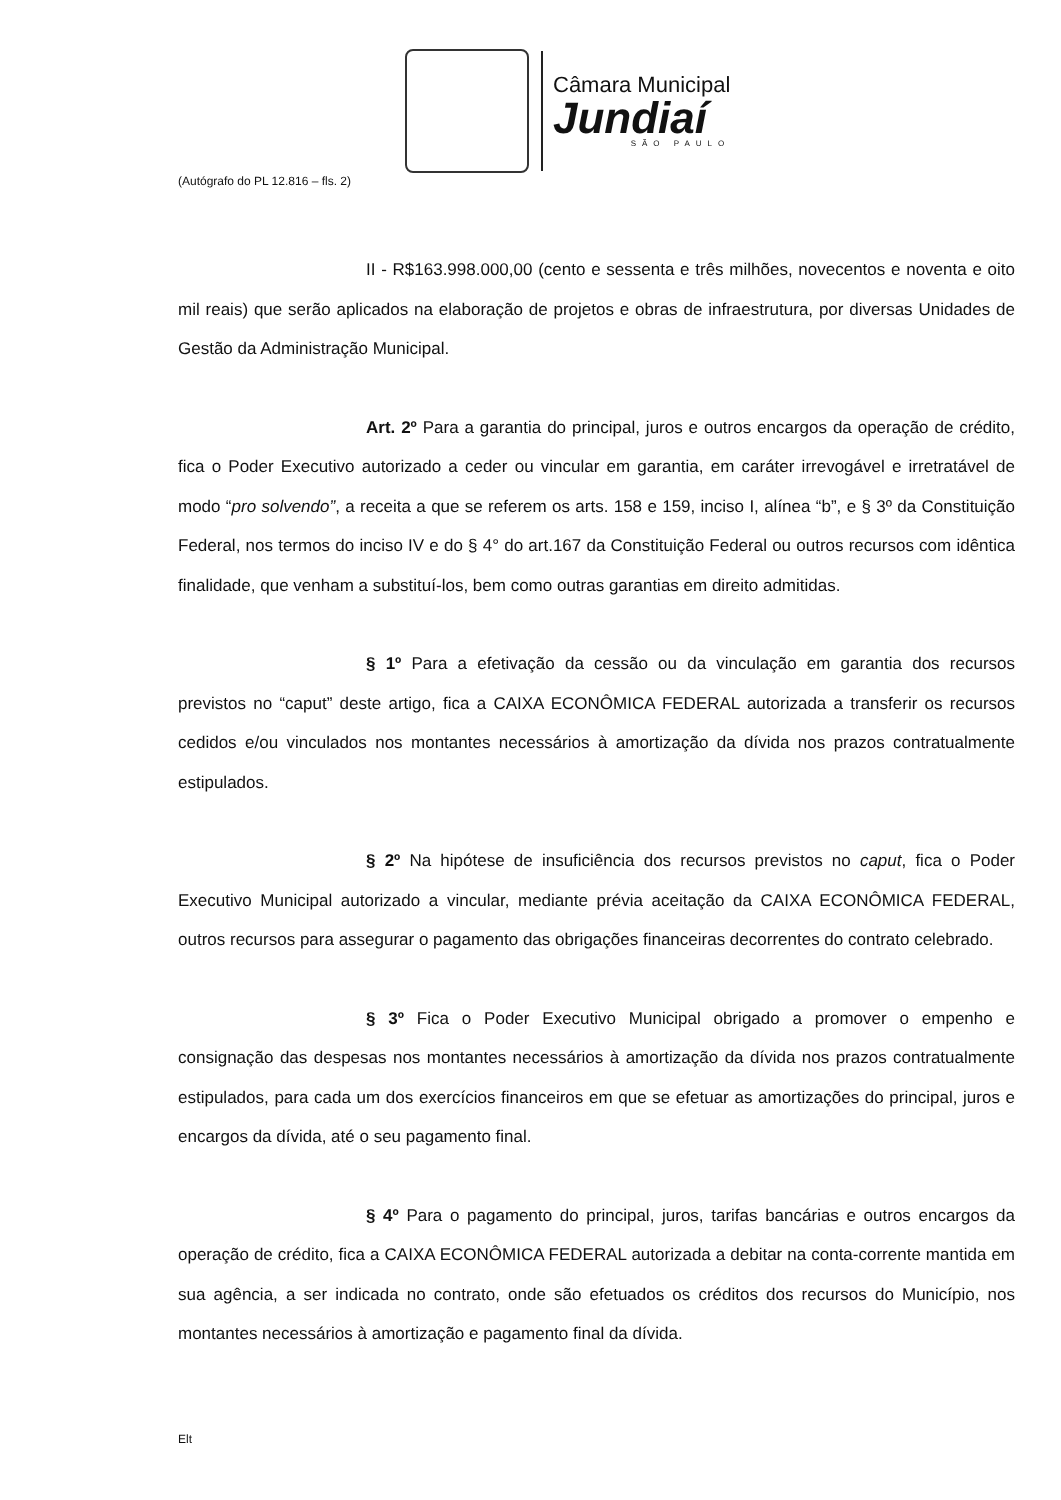Câmara Municipal
Jundiaí
SÃO PAULO
(Autógrafo do PL 12.816 – fls. 2)
II - R$163.998.000,00 (cento e sessenta e três milhões, novecentos e noventa e oito mil reais) que serão aplicados na elaboração de projetos e obras de infraestrutura, por diversas Unidades de Gestão da Administração Municipal.
Art. 2º Para a garantia do principal, juros e outros encargos da operação de crédito, fica o Poder Executivo autorizado a ceder ou vincular em garantia, em caráter irrevogável e irretratável de modo “pro solvendo”, a receita a que se referem os arts. 158 e 159, inciso I, alínea “b”, e § 3º da Constituição Federal, nos termos do inciso IV e do § 4° do art.167 da Constituição Federal ou outros recursos com idêntica finalidade, que venham a substituí-los, bem como outras garantias em direito admitidas.
§ 1º Para a efetivação da cessão ou da vinculação em garantia dos recursos previstos no “caput” deste artigo, fica a CAIXA ECONÔMICA FEDERAL autorizada a transferir os recursos cedidos e/ou vinculados nos montantes necessários à amortização da dívida nos prazos contratualmente estipulados.
§ 2º Na hipótese de insuficiência dos recursos previstos no caput, fica o Poder Executivo Municipal autorizado a vincular, mediante prévia aceitação da CAIXA ECONÔMICA FEDERAL, outros recursos para assegurar o pagamento das obrigações financeiras decorrentes do contrato celebrado.
§ 3º Fica o Poder Executivo Municipal obrigado a promover o empenho e consignação das despesas nos montantes necessários à amortização da dívida nos prazos contratualmente estipulados, para cada um dos exercícios financeiros em que se efetuar as amortizações do principal, juros e encargos da dívida, até o seu pagamento final.
§ 4º Para o pagamento do principal, juros, tarifas bancárias e outros encargos da operação de crédito, fica a CAIXA ECONÔMICA FEDERAL autorizada a debitar na conta-corrente mantida em sua agência, a ser indicada no contrato, onde são efetuados os créditos dos recursos do Município, nos montantes necessários à amortização e pagamento final da dívida.
Elt